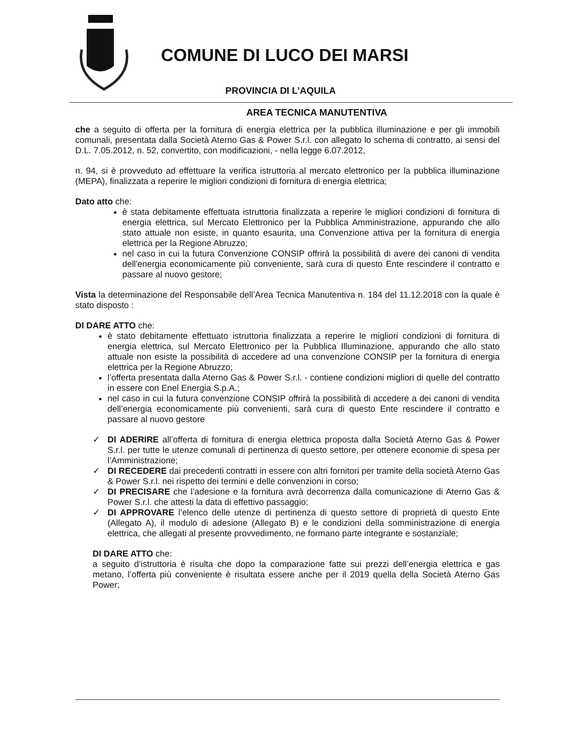COMUNE DI LUCO DEI MARSI
PROVINCIA DI L’AQUILA
AREA TECNICA MANUTENTIVA
che a seguito di offerta per la fornitura di energia elettrica per la pubblica illuminazione e per gli immobili comunali, presentata dalla Società Aterno Gas & Power S.r.l. con allegato lo schema di contratto, ai sensi del D.L. 7.05.2012, n. 52, convertito, con modificazioni, - nella legge 6.07.2012,
n. 94, si è provveduto ad effettuare la verifica istruttoria al mercato elettronico per la pubblica illuminazione (MEPA), finalizzata a reperire le migliori condizioni di fornitura di energia elettrica;
Dato atto che:
è stata debitamente effettuata istruttoria finalizzata a reperire le migliori condizioni di fornitura di energia elettrica, sul Mercato Elettronico per la Pubblica Amministrazione, appurando che allo stato attuale non esiste, in quanto esaurita, una Convenzione attiva per la fornitura di energia elettrica per la Regione Abruzzo;
nel caso in cui la futura Convenzione CONSIP offrirà la possibilità di avere dei canoni di vendita dell'energia economicamente più conveniente, sarà cura di questo Ente rescindere il contratto e passare al nuovo gestore;
Vista la determinazione del Responsabile dell’Area Tecnica Manutentiva n. 184 del 11.12.2018 con la quale è stato disposto :
DI DARE ATTO che:
è stato debitamente effettuato istruttoria finalizzata a reperire le migliori condizioni di fornitura di energia elettrica, sul Mercato Elettronico per la Pubblica Illuminazione, appurando che allo stato attuale non esiste la possibilità di accedere ad una convenzione CONSIP per la fornitura di energia elettrica per la Regione Abruzzo;
l’offerta presentata dalla Aterno Gas & Power S.r.l. - contiene condizioni migliori di quelle del contratto in essere con Enel Energia S.p.A.;
nel caso in cui la futura convenzione CONSIP offrirà la possibilità di accedere a dei canoni di vendita dell’energia economicamente più convenienti, sarà cura di questo Ente rescindere il contratto e passare al nuovo gestore
✓ DI ADERIRE all’offerta di fornitura di energia elettrica proposta dalla Società Aterno Gas & Power S.r.l. per tutte le utenze comunali di pertinenza di questo settore, per ottenere economie di spesa per l’Amministrazione;
✓ DI RECEDERE dai precedenti contratti in essere con altri fornitori per tramite della società Aterno Gas & Power S.r.l. nei rispetto dei termini e delle convenzioni in corso;
✓ DI PRECISARE che l’adesione e la fornitura avrà decorrenza dalla comunicazione di Aterno Gas & Power S.r.l. che attesti la data di effettivo passaggio;
✓ DI APPROVARE l’elenco delle utenze di pertinenza di questo settore di proprietà di questo Ente (Allegato A), il modulo di adesione (Allegato B) e le condizioni della somministrazione di energia elettrica, che allegati al presente provvedimento, ne formano parte integrante e sostanziale;
DI DARE ATTO che:
a seguito d’istruttoria è risulta che dopo la comparazione fatte sui prezzi dell’energia elettrica e gas metano, l’offerta più conveniente è risultata essere anche per il 2019 quella della Società Aterno Gas Power;